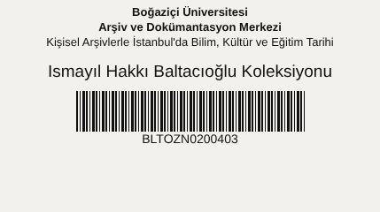Boğaziçi Üniversitesi
Arşiv ve Dokümantasyon Merkezi
Kişisel Arşivlerle İstanbul'da Bilim, Kültür ve Eğitim Tarihi
Ismayıl Hakkı Baltacıoğlu Koleksiyonu
BLTOZN0200403